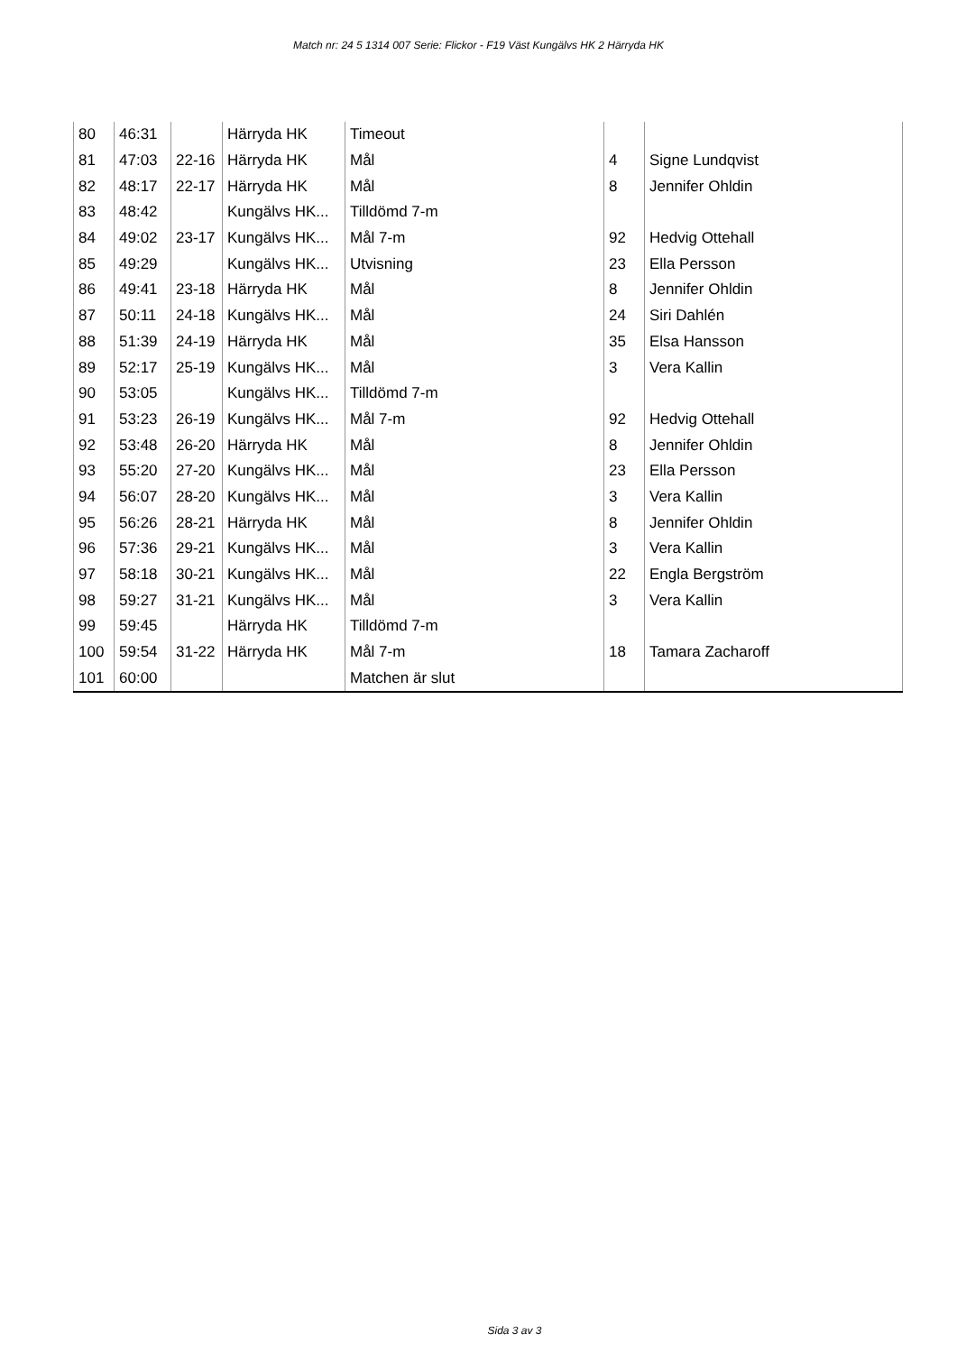Match nr: 24 5 1314 007 Serie: Flickor - F19 Väst Kungälvs HK 2 Härryda HK
| 80 | 46:31 | | Härryda HK | Timeout | | |
| 81 | 47:03 | 22-16 | Härryda HK | Mål | 4 | Signe Lundqvist |
| 82 | 48:17 | 22-17 | Härryda HK | Mål | 8 | Jennifer Ohldin |
| 83 | 48:42 | | Kungälvs HK... | Tilldömd 7-m | | |
| 84 | 49:02 | 23-17 | Kungälvs HK... | Mål 7-m | 92 | Hedvig Ottehall |
| 85 | 49:29 | | Kungälvs HK... | Utvisning | 23 | Ella Persson |
| 86 | 49:41 | 23-18 | Härryda HK | Mål | 8 | Jennifer Ohldin |
| 87 | 50:11 | 24-18 | Kungälvs HK... | Mål | 24 | Siri Dahlén |
| 88 | 51:39 | 24-19 | Härryda HK | Mål | 35 | Elsa Hansson |
| 89 | 52:17 | 25-19 | Kungälvs HK... | Mål | 3 | Vera Kallin |
| 90 | 53:05 | | Kungälvs HK... | Tilldömd 7-m | | |
| 91 | 53:23 | 26-19 | Kungälvs HK... | Mål 7-m | 92 | Hedvig Ottehall |
| 92 | 53:48 | 26-20 | Härryda HK | Mål | 8 | Jennifer Ohldin |
| 93 | 55:20 | 27-20 | Kungälvs HK... | Mål | 23 | Ella Persson |
| 94 | 56:07 | 28-20 | Kungälvs HK... | Mål | 3 | Vera Kallin |
| 95 | 56:26 | 28-21 | Härryda HK | Mål | 8 | Jennifer Ohldin |
| 96 | 57:36 | 29-21 | Kungälvs HK... | Mål | 3 | Vera Kallin |
| 97 | 58:18 | 30-21 | Kungälvs HK... | Mål | 22 | Engla Bergström |
| 98 | 59:27 | 31-21 | Kungälvs HK... | Mål | 3 | Vera Kallin |
| 99 | 59:45 | | Härryda HK | Tilldömd 7-m | | |
| 100 | 59:54 | 31-22 | Härryda HK | Mål 7-m | 18 | Tamara Zacharoff |
| 101 | 60:00 | | | Matchen är slut | | |
Sida 3 av 3